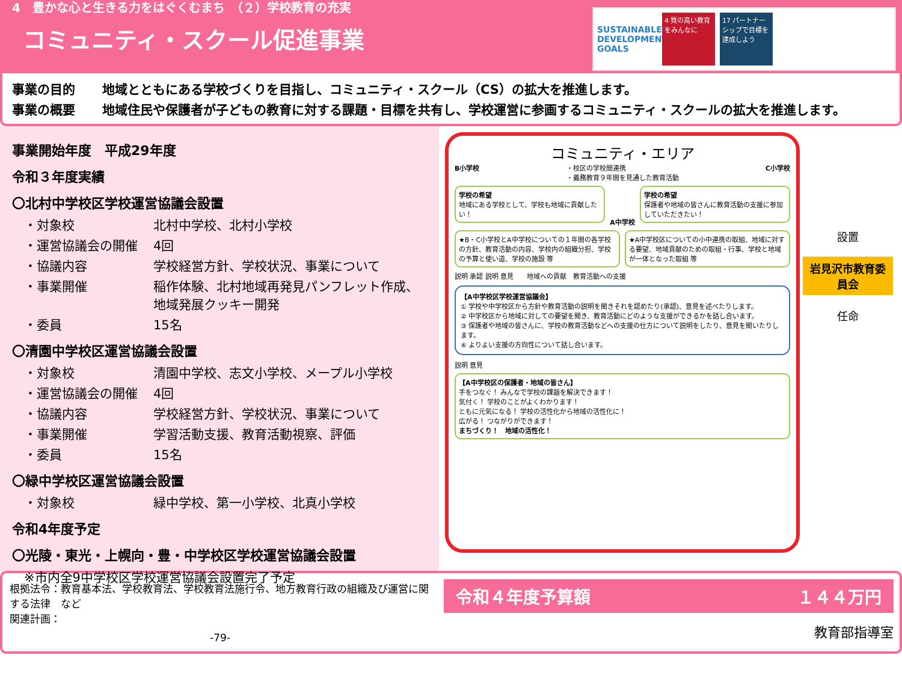4　豊かな心と生きる力をはぐくむまち　（２）学校教育の充実
コミュニティ・スクール促進事業
SUSTAINABLE DEVELOPMENT GOALS
4 質の高い教育をみんなに
17 パートナーシップで目標を達成しよう
事業の目的 地域とともにある学校づくりを目指し、コミュニティ・スクール（CS）の拡大を推進します。
事業の概要 地域住民や保護者が子どもの教育に対する課題・目標を共有し、学校運営に参画するコミュニティ・スクールの拡大を推進します。
事業開始年度　平成29年度
令和３年度実績
〇北村中学校区学校運営協議会設置
・対象校 北村中学校、北村小学校
・運営協議会の開催 4回
・協議内容 学校経営方針、学校状況、事業について
・事業開催 稲作体験、北村地域再発見パンフレット作成、地域発展クッキー開発
・委員 15名
〇清園中学校区運営協議会設置
・対象校 清園中学校、志文小学校、メープル小学校
・運営協議会の開催 4回
・協議内容 学校経営方針、学校状況、事業について
・事業開催 学習活動支援、教育活動視察、評価
・委員 15名
〇緑中学校区運営協議会設置
・対象校 緑中学校、第一小学校、北真小学校
令和4年度予定
〇光陵・東光・上幌向・豊・中学校区学校運営協議会設置
※市内全9中学校区学校運営協議会設置完了予定
コミュニティ・エリア
B小学校 ・校区の学校間連携
・義務教育９年間を見通した教育活動 C小学校
学校の希望
地域にある学校として、学校も地域に貢献したい！
A中学校
学校の希望
保護者や地域の皆さんに教育活動の支援に参加していただきたい！
★B・C小学校とA中学校についての１年間の各学校の方針、教育活動の内容、学校内の組織分担、学校の予算と使い道、学校の施設 等
★A中学校区についての小中連携の取組、地域に対する要望、地域貢献のための取組・行事、学校と地域が一体となった取組 等
説明 承認 説明 意見　　地域への貢献　教育活動への支援
【A中学校区学校運営協議会】
① 学校や中学校区から方針や教育活動の説明を聞きそれを認めたり(承認)、意見を述べたりします。
② 中学校区から地域に対しての要望を聞き、教育活動にどのような支援ができるかを話し合います。
③ 保護者や地域の皆さんに、学校の教育活動などへの支援の仕方について説明をしたり、意見を聞いたりします。
④ よりよい支援の方向性について話し合います。
説明 意見
【A中学校区の保護者・地域の皆さん】
手をつなぐ！ みんなで学校の課題を解決できます！
気付く！ 学校のことがよくわかります！
ともに元気になる！ 学校の活性化から地域の活性化に！
広がる！ つながりができます！
まちづくり！　地域の活性化！
設置
岩見沢市教育委員会
任命
根拠法令：教育基本法、学校教育法、学校教育法施行令、地方教育行政の組織及び運営に関する法律　など
関連計画：
-79-
令和４年度予算額 １４４万円
教育部指導室